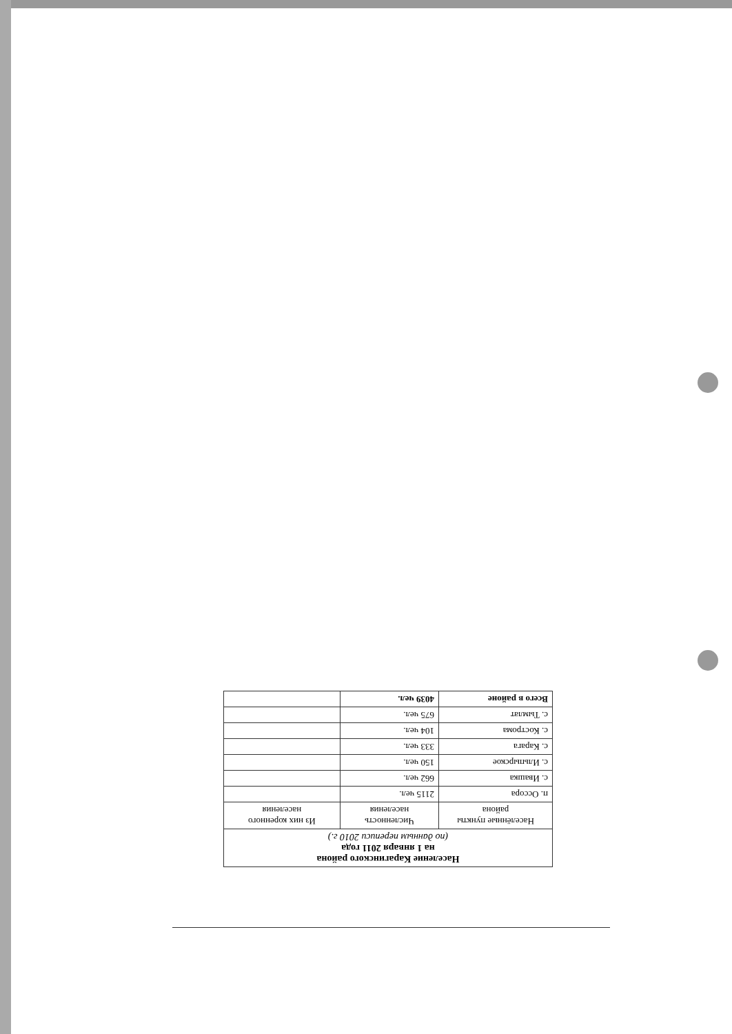| Население Карагинского района на 1 января 2011 года (по данным переписи 2010 г.) | | |
| Населённые пункты района | Численность населения | Из них коренного населения |
| п. Оссора | 2115 чел. | |
| с. Ивашка | 662 чел. | |
| с. Ильпырское | 150 чел. | |
| с. Карага | 333 чел. | |
| с. Кострома | 104 чел. | |
| с. Тымлат | 675 чел. | |
| Всего в районе | 4039 чел. | |